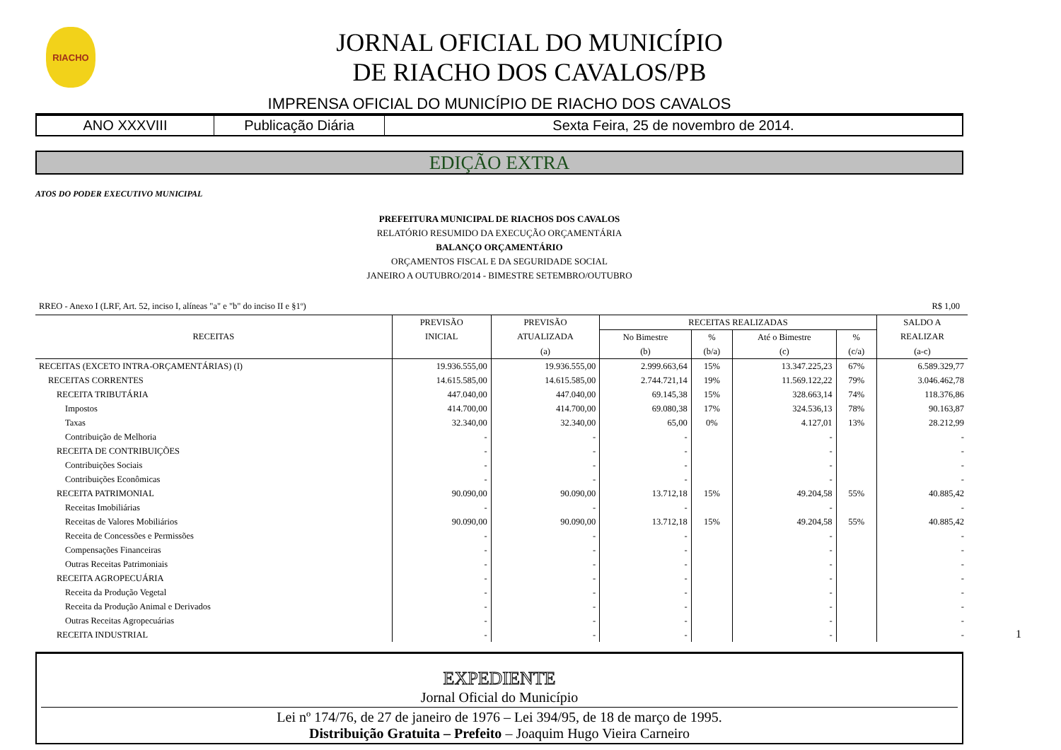RIACHO
JORNAL OFICIAL DO MUNICÍPIO
DE RIACHO DOS CAVALOS/PB
IMPRENSA OFICIAL DO MUNICÍPIO DE RIACHO DOS CAVALOS
ANO XXXVIII Publicação Diária Sexta Feira, 25 de novembro de 2014.
EDIÇÃO EXTRA
ATOS DO PODER EXECUTIVO MUNICIPAL
PREFEITURA MUNICIPAL DE RIACHOS DOS CAVALOS
RELATÓRIO RESUMIDO DA EXECUÇÃO ORÇAMENTÁRIA
BALANÇO ORÇAMENTÁRIO
ORÇAMENTOS FISCAL E DA SEGURIDADE SOCIAL
JANEIRO A OUTUBRO/2014 - BIMESTRE SETEMBRO/OUTUBRO
RREO - Anexo I (LRF, Art. 52, inciso I, alíneas "a" e "b" do inciso II e §1º) R$ 1,00
| RECEITAS | PREVISÃO | PREVISÃO | RECEITAS REALIZADAS | | | | SALDO A |
| --- | --- | --- | --- | --- | --- | --- | --- |
| | INICIAL | ATUALIZADA | No Bimestre | % | Até o Bimestre | % | REALIZAR |
| | | (a) | (b) | (b/a) | (c) | (c/a) | (a-c) |
| RECEITAS (EXCETO INTRA-ORÇAMENTÁRIAS) (I) | 19.936.555,00 | 19.936.555,00 | 2.999.663,64 | 15% | 13.347.225,23 | 67% | 6.589.329,77 |
| RECEITAS CORRENTES | 14.615.585,00 | 14.615.585,00 | 2.744.721,14 | 19% | 11.569.122,22 | 79% | 3.046.462,78 |
| RECEITA TRIBUTÁRIA | 447.040,00 | 447.040,00 | 69.145,38 | 15% | 328.663,14 | 74% | 118.376,86 |
| Impostos | 414.700,00 | 414.700,00 | 69.080,38 | 17% | 324.536,13 | 78% | 90.163,87 |
| Taxas | 32.340,00 | 32.340,00 | 65,00 | 0% | 4.127,01 | 13% | 28.212,99 |
| Contribuição de Melhoria | - | - | - | | - | | - |
| RECEITA DE CONTRIBUIÇÕES | - | - | - | | - | | - |
| Contribuições Sociais | - | - | - | | - | | - |
| Contribuições Econômicas | - | - | - | | - | | - |
| RECEITA PATRIMONIAL | 90.090,00 | 90.090,00 | 13.712,18 | 15% | 49.204,58 | 55% | 40.885,42 |
| Receitas Imobiliárias | - | - | - | | - | | - |
| Receitas de Valores Mobiliários | 90.090,00 | 90.090,00 | 13.712,18 | 15% | 49.204,58 | 55% | 40.885,42 |
| Receita de Concessões e Permissões | - | - | - | | - | | - |
| Compensações Financeiras | - | - | - | | - | | - |
| Outras Receitas Patrimoniais | - | - | - | | - | | - |
| RECEITA AGROPECUÁRIA | - | - | - | | - | | - |
| Receita da Produção Vegetal | - | - | - | | - | | - |
| Receita da Produção Animal e Derivados | - | - | - | | - | | - |
| Outras Receitas Agropecuárias | - | - | - | | - | | - |
| RECEITA INDUSTRIAL | - | - | - | | - | | - |
EXPEDIENTE
Jornal Oficial do Município
Lei nº 174/76, de 27 de janeiro de 1976 – Lei 394/95, de 18 de março de 1995.
Distribuição Gratuita – Prefeito – Joaquim Hugo Vieira Carneiro
1